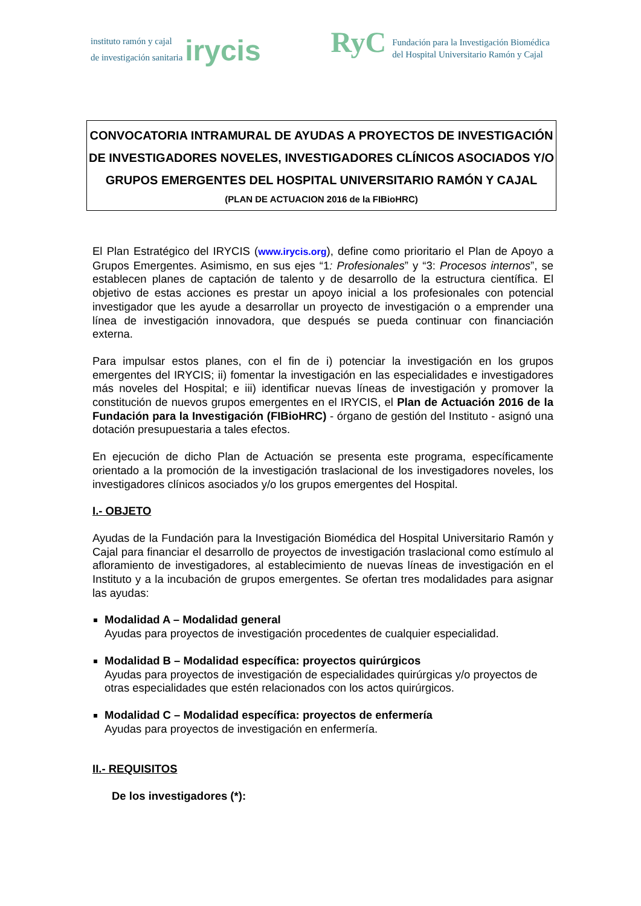instituto ramón y cajal
de investigación sanitaria irycis
RyC
Fundación para la Investigación Biomédica
del Hospital Universitario Ramón y Cajal
CONVOCATORIA INTRAMURAL DE AYUDAS A PROYECTOS DE INVESTIGACIÓN DE INVESTIGADORES NOVELES, INVESTIGADORES CLÍNICOS ASOCIADOS Y/O GRUPOS EMERGENTES DEL HOSPITAL UNIVERSITARIO RAMÓN Y CAJAL
(PLAN DE ACTUACION 2016 de la FIBioHRC)
El Plan Estratégico del IRYCIS (www.irycis.org), define como prioritario el Plan de Apoyo a Grupos Emergentes. Asimismo, en sus ejes “1: Profesionales” y “3: Procesos internos”, se establecen planes de captación de talento y de desarrollo de la estructura científica. El objetivo de estas acciones es prestar un apoyo inicial a los profesionales con potencial investigador que les ayude a desarrollar un proyecto de investigación o a emprender una línea de investigación innovadora, que después se pueda continuar con financiación externa.
Para impulsar estos planes, con el fin de i) potenciar la investigación en los grupos emergentes del IRYCIS; ii) fomentar la investigación en las especialidades e investigadores más noveles del Hospital; e iii) identificar nuevas líneas de investigación y promover la constitución de nuevos grupos emergentes en el IRYCIS, el Plan de Actuación 2016 de la Fundación para la Investigación (FIBioHRC) - órgano de gestión del Instituto - asignó una dotación presupuestaria a tales efectos.
En ejecución de dicho Plan de Actuación se presenta este programa, específicamente orientado a la promoción de la investigación traslacional de los investigadores noveles, los investigadores clínicos asociados y/o los grupos emergentes del Hospital.
I.- OBJETO
Ayudas de la Fundación para la Investigación Biomédica del Hospital Universitario Ramón y Cajal para financiar el desarrollo de proyectos de investigación traslacional como estímulo al afloramiento de investigadores, al establecimiento de nuevas líneas de investigación en el Instituto y a la incubación de grupos emergentes. Se ofertan tres modalidades para asignar las ayudas:
Modalidad A – Modalidad general
Ayudas para proyectos de investigación procedentes de cualquier especialidad.
Modalidad B – Modalidad específica: proyectos quirúrgicos
Ayudas para proyectos de investigación de especialidades quirúrgicas y/o proyectos de otras especialidades que estén relacionados con los actos quirúrgicos.
Modalidad C – Modalidad específica: proyectos de enfermería
Ayudas para proyectos de investigación en enfermería.
II.- REQUISITOS
De los investigadores (*):